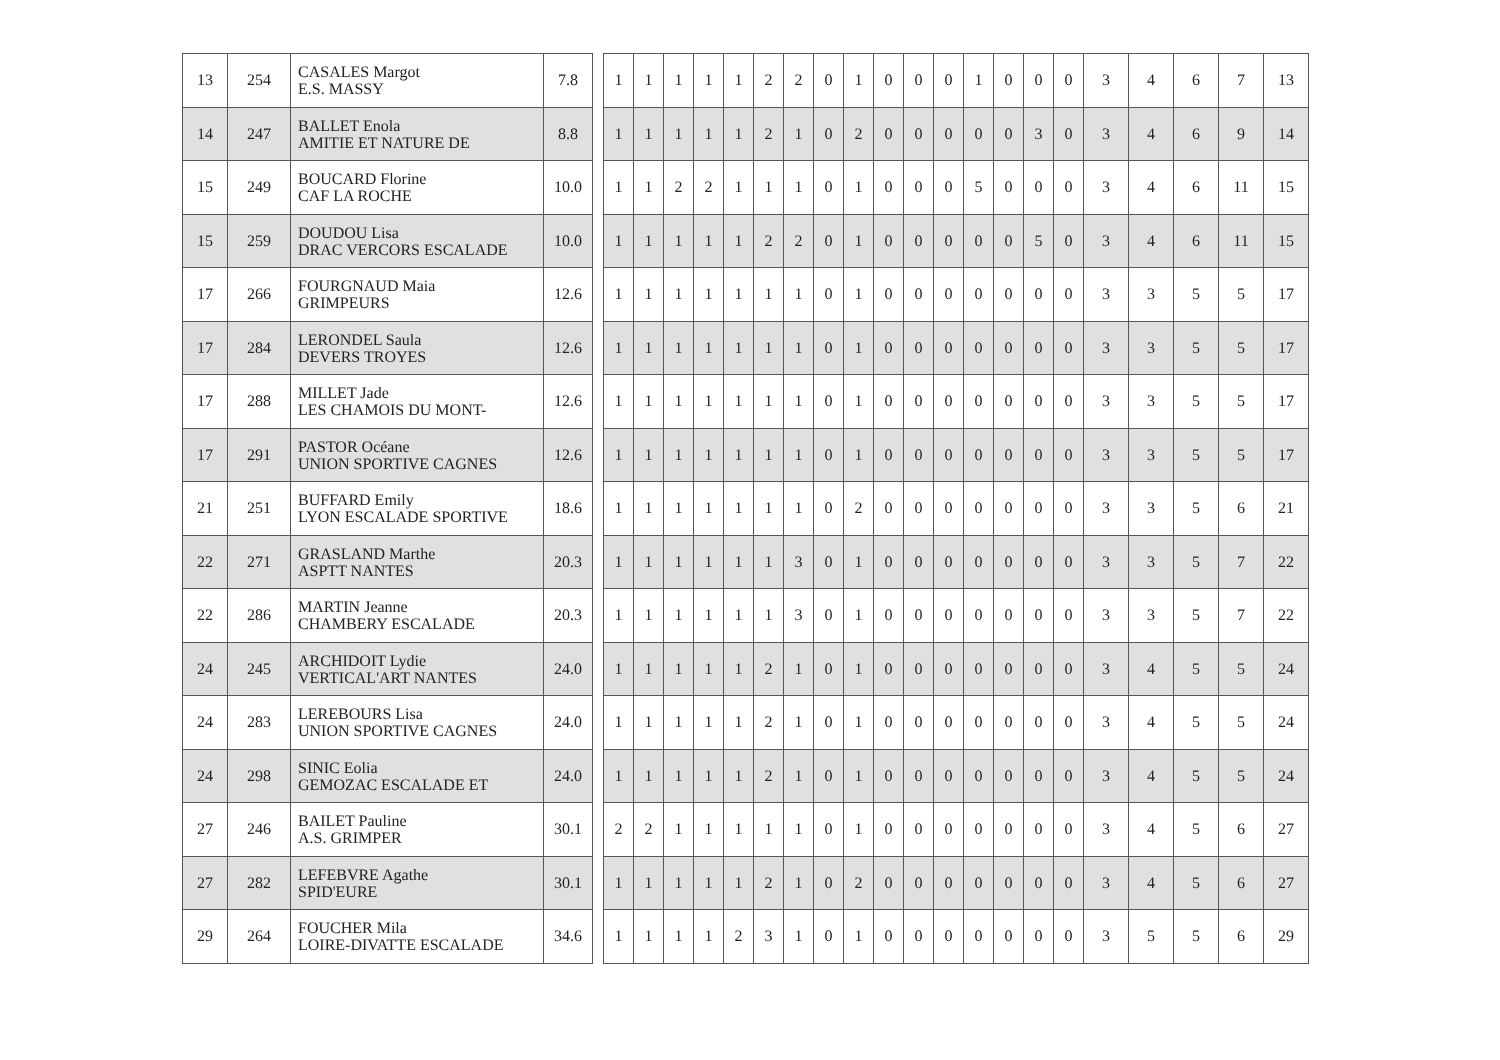| 13 | 254 | CASALES Margot E.S. MASSY | 7.8 | | 1 | 1 | 1 | 1 | 1 | 2 | 2 | 0 | 1 | 0 | 0 | 0 | 1 | 0 | 0 | 0 | 3 | 4 | 6 | 7 | 13 |
| 14 | 247 | BALLET Enola AMITIE ET NATURE DE | 8.8 | | 1 | 1 | 1 | 1 | 1 | 2 | 1 | 0 | 2 | 0 | 0 | 0 | 0 | 0 | 3 | 0 | 3 | 4 | 6 | 9 | 14 |
| 15 | 249 | BOUCARD Florine CAF LA ROCHE | 10.0 | | 1 | 1 | 2 | 2 | 1 | 1 | 1 | 0 | 1 | 0 | 0 | 0 | 5 | 0 | 0 | 0 | 3 | 4 | 6 | 11 | 15 |
| 15 | 259 | DOUDOU Lisa DRAC VERCORS ESCALADE | 10.0 | | 1 | 1 | 1 | 1 | 1 | 2 | 2 | 0 | 1 | 0 | 0 | 0 | 0 | 0 | 5 | 0 | 3 | 4 | 6 | 11 | 15 |
| 17 | 266 | FOURGNAUD Maia GRIMPEURS | 12.6 | | 1 | 1 | 1 | 1 | 1 | 1 | 1 | 0 | 1 | 0 | 0 | 0 | 0 | 0 | 0 | 0 | 3 | 3 | 5 | 5 | 17 |
| 17 | 284 | LERONDEL Saula DEVERS TROYES | 12.6 | | 1 | 1 | 1 | 1 | 1 | 1 | 1 | 0 | 1 | 0 | 0 | 0 | 0 | 0 | 0 | 0 | 3 | 3 | 5 | 5 | 17 |
| 17 | 288 | MILLET Jade LES CHAMOIS DU MONT- | 12.6 | | 1 | 1 | 1 | 1 | 1 | 1 | 1 | 0 | 1 | 0 | 0 | 0 | 0 | 0 | 0 | 0 | 3 | 3 | 5 | 5 | 17 |
| 17 | 291 | PASTOR Océane UNION SPORTIVE CAGNES | 12.6 | | 1 | 1 | 1 | 1 | 1 | 1 | 1 | 0 | 1 | 0 | 0 | 0 | 0 | 0 | 0 | 0 | 3 | 3 | 5 | 5 | 17 |
| 21 | 251 | BUFFARD Emily LYON ESCALADE SPORTIVE | 18.6 | | 1 | 1 | 1 | 1 | 1 | 1 | 1 | 0 | 2 | 0 | 0 | 0 | 0 | 0 | 0 | 0 | 3 | 3 | 5 | 6 | 21 |
| 22 | 271 | GRASLAND Marthe ASPTT NANTES | 20.3 | | 1 | 1 | 1 | 1 | 1 | 1 | 3 | 0 | 1 | 0 | 0 | 0 | 0 | 0 | 0 | 0 | 3 | 3 | 5 | 7 | 22 |
| 22 | 286 | MARTIN Jeanne CHAMBERY ESCALADE | 20.3 | | 1 | 1 | 1 | 1 | 1 | 1 | 3 | 0 | 1 | 0 | 0 | 0 | 0 | 0 | 0 | 0 | 3 | 3 | 5 | 7 | 22 |
| 24 | 245 | ARCHIDOIT Lydie VERTICAL'ART NANTES | 24.0 | | 1 | 1 | 1 | 1 | 1 | 2 | 1 | 0 | 1 | 0 | 0 | 0 | 0 | 0 | 0 | 0 | 3 | 4 | 5 | 5 | 24 |
| 24 | 283 | LEREBOURS Lisa UNION SPORTIVE CAGNES | 24.0 | | 1 | 1 | 1 | 1 | 1 | 2 | 1 | 0 | 1 | 0 | 0 | 0 | 0 | 0 | 0 | 0 | 3 | 4 | 5 | 5 | 24 |
| 24 | 298 | SINIC Eolia GEMOZAC ESCALADE ET | 24.0 | | 1 | 1 | 1 | 1 | 1 | 2 | 1 | 0 | 1 | 0 | 0 | 0 | 0 | 0 | 0 | 0 | 3 | 4 | 5 | 5 | 24 |
| 27 | 246 | BAILET Pauline A.S. GRIMPER | 30.1 | | 2 | 2 | 1 | 1 | 1 | 1 | 1 | 0 | 1 | 0 | 0 | 0 | 0 | 0 | 0 | 0 | 3 | 4 | 5 | 6 | 27 |
| 27 | 282 | LEFEBVRE Agathe SPID'EURE | 30.1 | | 1 | 1 | 1 | 1 | 1 | 2 | 1 | 0 | 2 | 0 | 0 | 0 | 0 | 0 | 0 | 0 | 3 | 4 | 5 | 6 | 27 |
| 29 | 264 | FOUCHER Mila LOIRE-DIVATTE ESCALADE | 34.6 | | 1 | 1 | 1 | 1 | 2 | 3 | 1 | 0 | 1 | 0 | 0 | 0 | 0 | 0 | 0 | 0 | 3 | 5 | 5 | 6 | 29 |